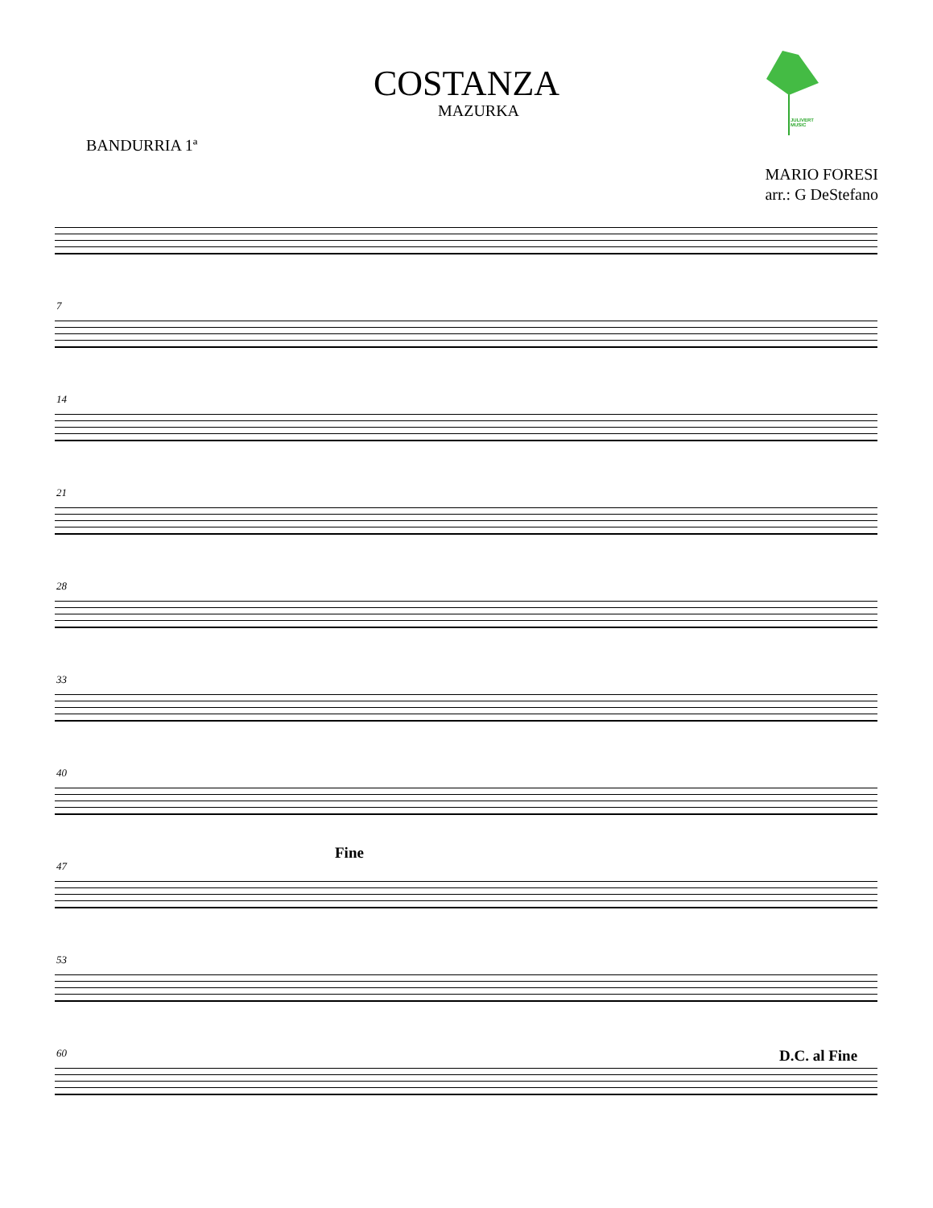JULIVERT MUSIC
COSTANZA
MAZURKA
BANDURRIA 1ª
MARIO FORESI
arr.: G DeStefano
7
14
21
28
33
40
47
Fine
53
60 D.C. al Fine